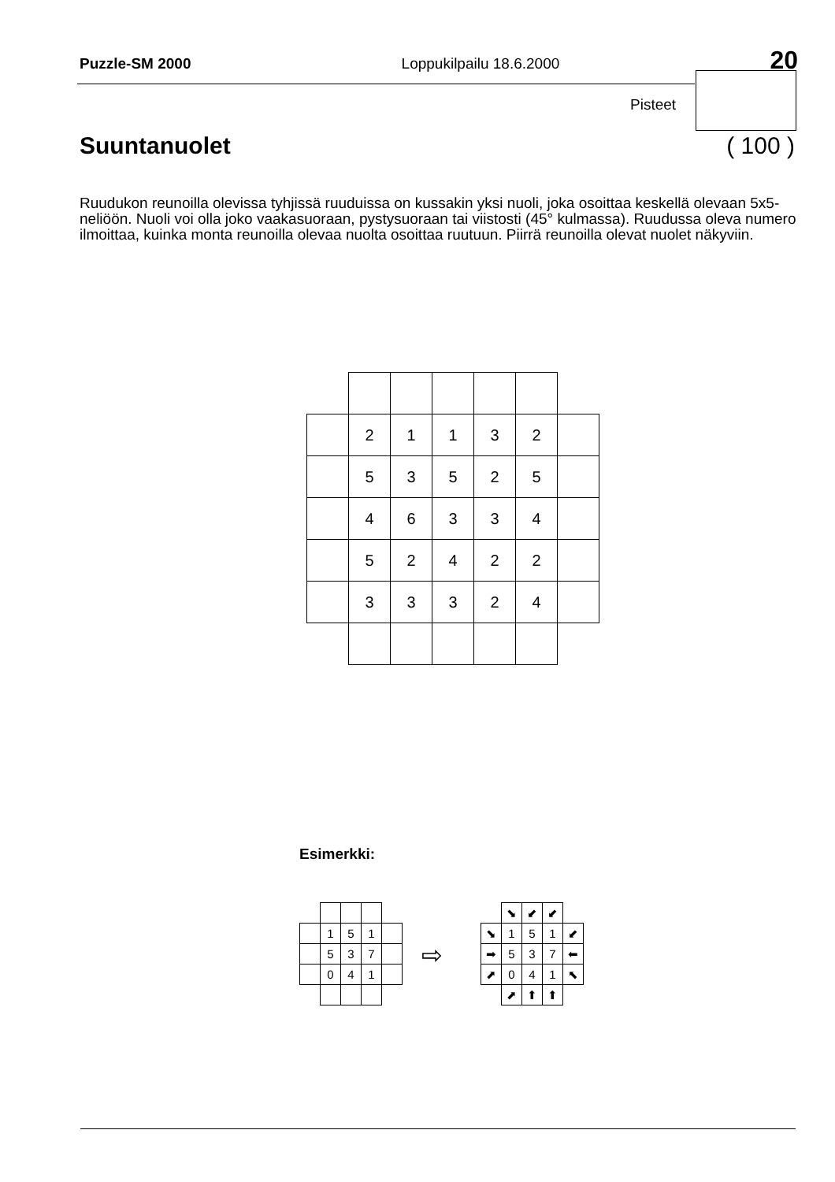Puzzle-SM 2000 Loppukilpailu 18.6.2000 20
Pisteet
Suuntanuolet ( 100 )
Ruudukon reunoilla olevissa tyhjissä ruuduissa on kussakin yksi nuoli, joka osoittaa keskellä olevaan 5x5-neliöön. Nuoli voi olla joko vaakasuoraan, pystysuoraan tai viistosti (45° kulmassa). Ruudussa oleva numero ilmoittaa, kuinka monta reunoilla olevaa nuolta osoittaa ruutuun. Piirrä reunoilla olevat nuolet näkyviin.
| | 2 | 1 | 1 | 3 | 2 | |
| | 5 | 3 | 5 | 2 | 5 | |
| | 4 | 6 | 3 | 3 | 4 | |
| | 5 | 2 | 4 | 2 | 2 | |
| | 3 | 3 | 3 | 2 | 4 | |
Esimerkki:
| | 1 | 5 | 1 | |
| | 5 | 3 | 7 | |
| | 0 | 4 | 1 | |
⇨
| | ⬊ | ⬋ | ⬋ | |
| ⬊ | 1 | 5 | 1 | ⬋ |
| ➡ | 5 | 3 | 7 | ⬅ |
| ⬈ | 0 | 4 | 1 | ⬉ |
| | ⬈ | ⬆ | ⬆ | |